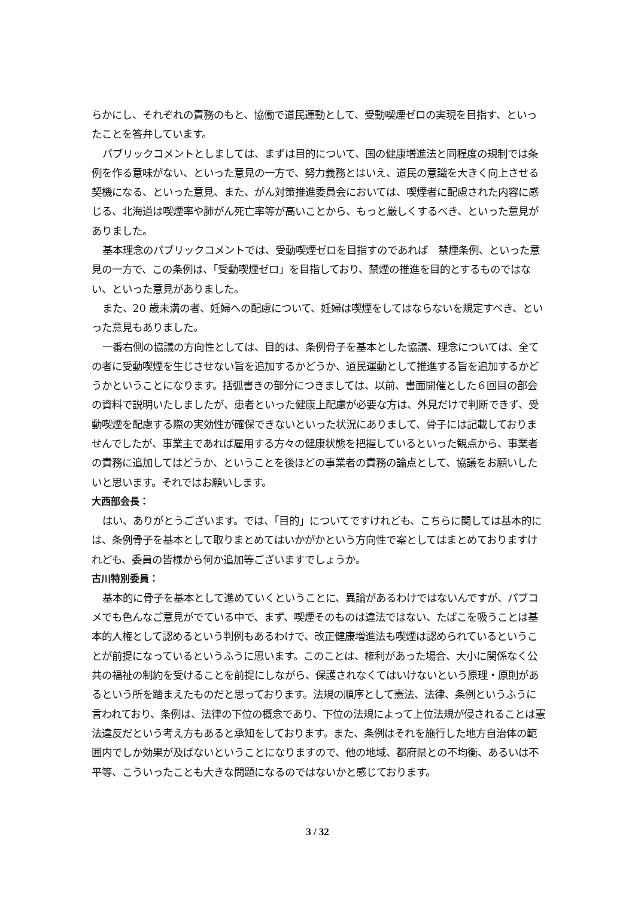らかにし、それぞれの責務のもと、協働で道民運動として、受動喫煙ゼロの実現を目指す、といったことを答弁しています。
パブリックコメントとしましては、まずは目的について、国の健康増進法と同程度の規制では条例を作る意味がない、といった意見の一方で、努力義務とはいえ、道民の意識を大きく向上させる契機になる、といった意見、また、がん対策推進委員会においては、喫煙者に配慮された内容に感じる、北海道は喫煙率や肺がん死亡率等が高いことから、もっと厳しくするべき、といった意見がありました。
基本理念のパブリックコメントでは、受動喫煙ゼロを目指すのであれば　禁煙条例、といった意見の一方で、この条例は、「受動喫煙ゼロ」を目指しており、禁煙の推進を目的とするものではない、といった意見がありました。
また、20 歳未満の者、妊婦への配慮について、妊婦は喫煙をしてはならないを規定すべき、といった意見もありました。
一番右側の協議の方向性としては、目的は、条例骨子を基本とした協議、理念については、全ての者に受動喫煙を生じさせない旨を追加するかどうか、道民運動として推進する旨を追加するかどうかということになります。括弧書きの部分につきましては、以前、書面開催とした６回目の部会の資料で説明いたしましたが、患者といった健康上配慮が必要な方は、外見だけで判断できず、受動喫煙を配慮する際の実効性が確保できないといった状況にありまして、骨子には記載しておりませんでしたが、事業主であれば雇用する方々の健康状態を把握しているといった観点から、事業者の責務に追加してはどうか、ということを後ほどの事業者の責務の論点として、協議をお願いしたいと思います。それではお願いします。
大西部会長：
はい、ありがとうございます。では、「目的」についてですけれども、こちらに関しては基本的には、条例骨子を基本として取りまとめてはいかがかという方向性で案としてはまとめておりますけれども、委員の皆様から何か追加等ございますでしょうか。
古川特別委員：
基本的に骨子を基本として進めていくということに、異論があるわけではないんですが、パブコメでも色んなご意見がでている中で、まず、喫煙そのものは違法ではない、たばこを吸うことは基本的人権として認めるという判例もあるわけで、改正健康増進法も喫煙は認められているということが前提になっているというふうに思います。このことは、権利があった場合、大小に関係なく公共の福祉の制約を受けることを前提にしながら、保護されなくてはいけないという原理・原則があるという所を踏まえたものだと思っております。法規の順序として憲法、法律、条例というふうに言われており、条例は、法律の下位の概念であり、下位の法規によって上位法規が侵されることは憲法違反だという考え方もあると承知をしております。また、条例はそれを施行した地方自治体の範囲内でしか効果が及ばないということになりますので、他の地域、都府県との不均衡、あるいは不平等、こういったことも大きな問題になるのではないかと感じております。
3 / 32